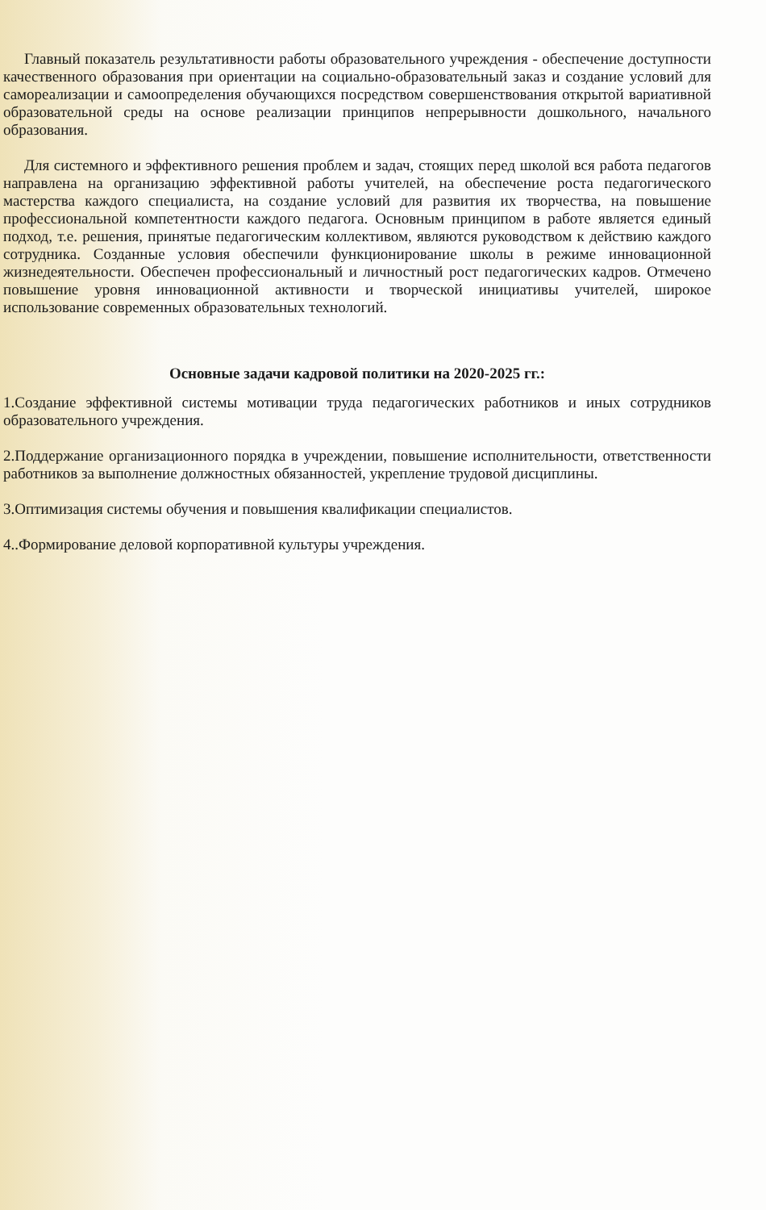Главный показатель результативности работы образовательного учреждения - обеспечение доступности качественного образования при ориентации на социально-образовательный заказ и создание условий для самореализации и самоопределения обучающихся посредством совершенствования открытой вариативной образовательной среды на основе реализации принципов непрерывности дошкольного, начального образования.
Для системного и эффективного решения проблем и задач, стоящих перед школой вся работа педагогов направлена на организацию эффективной работы учителей, на обеспечение роста педагогического мастерства каждого специалиста, на создание условий для развития их творчества, на повышение профессиональной компетентности каждого педагога. Основным принципом в работе является единый подход, т.е. решения, принятые педагогическим коллективом, являются руководством к действию каждого сотрудника. Созданные условия обеспечили функционирование школы в режиме инновационной жизнедеятельности. Обеспечен профессиональный и личностный рост педагогических кадров. Отмечено повышение уровня инновационной активности и творческой инициативы учителей, широкое использование современных образовательных технологий.
Основные задачи кадровой политики на 2020-2025 гг.:
1.Создание эффективной системы мотивации труда педагогических работников и иных сотрудников образовательного учреждения.
2.Поддержание организационного порядка в учреждении, повышение исполнительности, ответственности работников за выполнение должностных обязанностей, укрепление трудовой дисциплины.
3.Оптимизация системы обучения и повышения квалификации специалистов.
4..Формирование деловой корпоративной культуры учреждения.